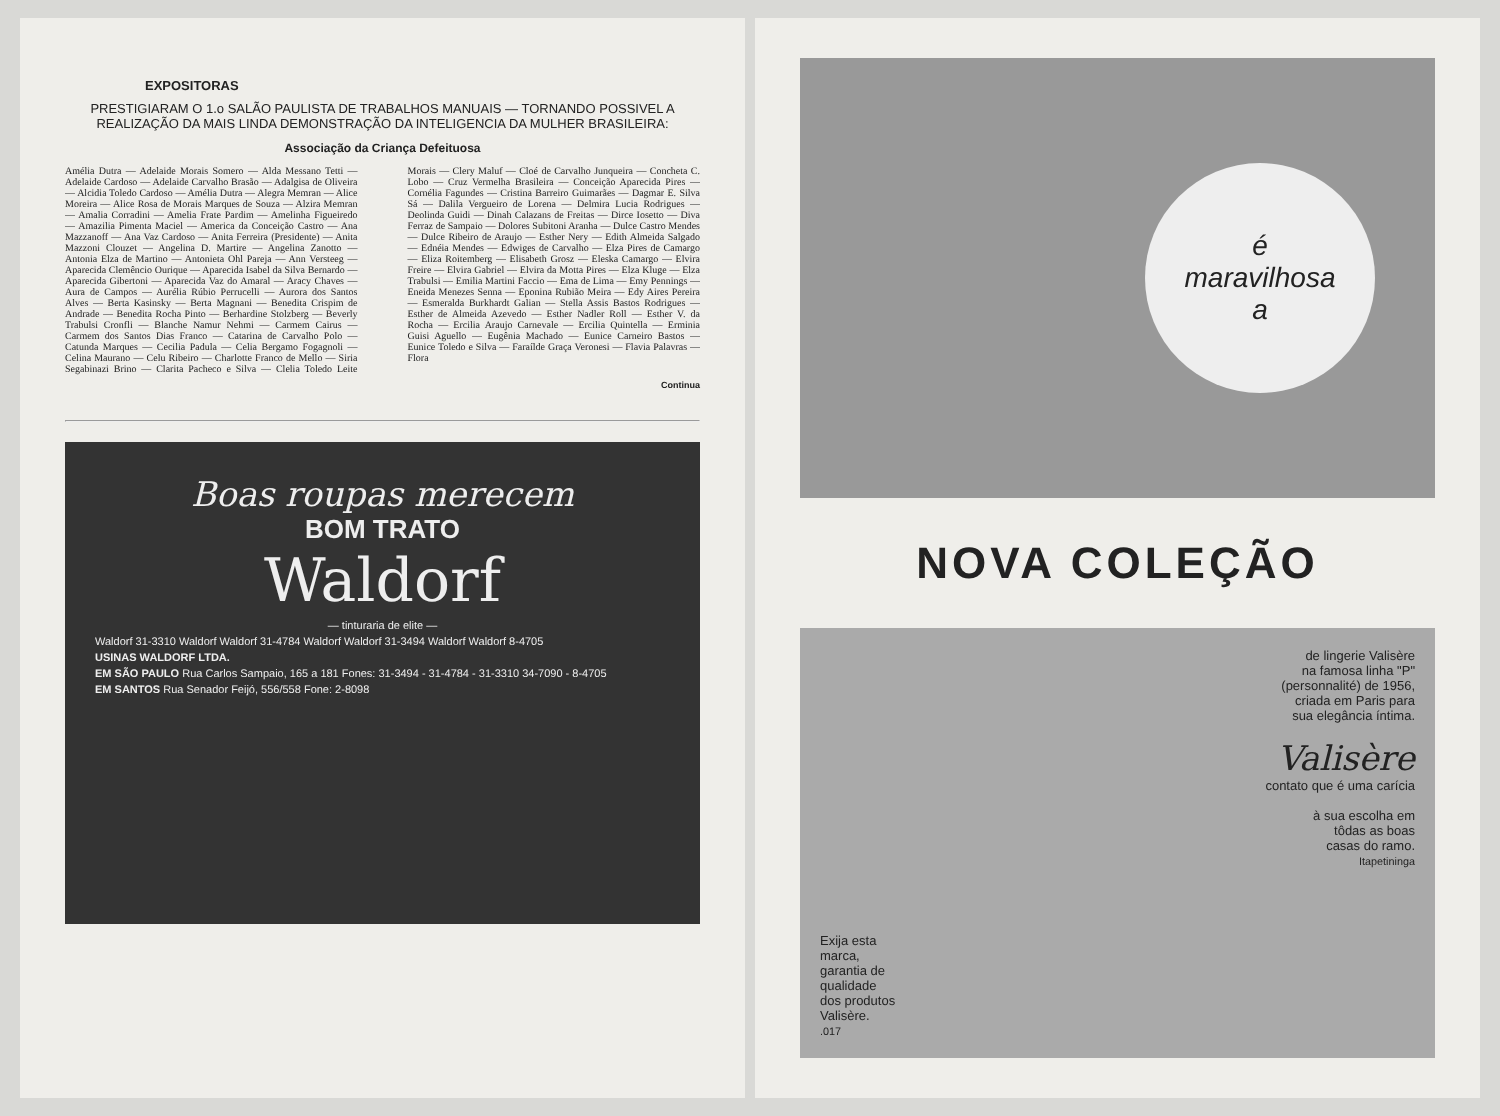EXPOSITORAS
PRESTIGIARAM O 1.o SALÃO PAULISTA DE TRABALHOS MANUAIS — TORNANDO POSSIVEL A REALIZAÇÃO DA MAIS LINDA DEMONSTRAÇÃO DA INTELIGENCIA DA MULHER BRASILEIRA:
Associação da Criança Defeituosa
Amélia Dutra — Adelaide Morais Somero — Alda Messano Tetti — Adelaide Cardoso — Adelaide Carvalho Brasão — Adalgisa de Oliveira — Alcidia Toledo Cardoso — Amélia Dutra — Alegra Memran — Alice Moreira — Alice Rosa de Morais Marques de Souza — Alzira Memran — Amalia Corradini — Amelia Frate Pardim — Amelinha Figueiredo — Amazilia Pimenta Maciel — America da Conceição Castro — Ana Mazzanoff — Ana Vaz Cardoso — Anita Ferreira (Presidente) — Anita Mazzoni Clouzet — Angelina D. Martire — Angelina Zanotto — Antonia Elza de Martino — Antonieta Ohl Pareja — Ann Versteeg — Aparecida Clemêncio Ourique — Aparecida Isabel da Silva Bernardo — Aparecida Gibertoni — Aparecida Vaz do Amaral — Aracy Chaves — Aura de Campos — Aurélia Rúbio Perrucelli — Aurora dos Santos Alves — Berta Kasinsky — Berta Magnani — Benedita Crispim de Andrade — Benedita Rocha Pinto — Berhardine Stolzberg — Beverly Trabulsi Cronfli — Blanche Namur Nehmi — Carmem Cairus — Carmem dos Santos Dias Franco — Catarina de Carvalho Polo — Catunda Marques — Cecilia Padula — Celia Bergamo Fogagnoli — Celina Maurano — Celu Ribeiro — Charlotte Franco de Mello — Siria Segabinazi Brino — Clarita Pacheco e Silva — Clelia Toledo Leite Morais — Clery Maluf — Cloé de Carvalho Junqueira — Concheta C. Lobo — Cruz Vermelha Brasileira — Conceição Aparecida Pires — Cornélia Fagundes — Cristina Barreiro Guimarães — Dagmar E. Silva Sá — Dalila Vergueiro de Lorena — Delmira Lucia Rodrigues — Deolinda Guidi — Dinah Calazans de Freitas — Dirce Iosetto — Diva Ferraz de Sampaio — Dolores Subitoni Aranha — Dulce Castro Mendes — Dulce Ribeiro de Araujo — Esther Nery — Edith Almeida Salgado — Ednéia Mendes — Edwiges de Carvalho — Elza Pires de Camargo — Eliza Roitemberg — Elisabeth Grosz — Eleska Camargo — Elvira Freire — Elvira Gabriel — Elvira da Motta Pires — Elza Kluge — Elza Trabulsi — Emilia Martini Faccio — Ema de Lima — Emy Pennings — Eneida Menezes Senna — Eponina Rubião Meira — Edy Aires Pereira — Esmeralda Burkhardt Galian — Stella Assis Bastos Rodrigues — Esther de Almeida Azevedo — Esther Nadler Roll — Esther V. da Rocha — Ercilia Araujo Carnevale — Ercilia Quintella — Erminia Guisi Aguello — Eugênia Machado — Eunice Carneiro Bastos — Eunice Toledo e Silva — Faraílde Graça Veronesi — Flavia Palavras — Flora
Continua
Boas roupas merecem
BOM TRATO
Waldorf
— tinturaria de elite —
Waldorf 31-3310 Waldorf Waldorf 31-4784 Waldorf Waldorf 31-3494 Waldorf Waldorf 8-4705
USINAS WALDORF LTDA.
EM SÃO PAULO Rua Carlos Sampaio, 165 a 181 Fones: 31-3494 - 31-4784 - 31-3310 34-7090 - 8-4705
EM SANTOS Rua Senador Feijó, 556/558 Fone: 2-8098
é
maravilhosa
a
NOVA COLEÇÃO
Exija esta
marca,
garantia de
qualidade
dos produtos
Valisère.
.017
de lingerie Valisère
na famosa linha "P"
(personnalité) de 1956,
criada em Paris para
sua elegância íntima.
Valisère
contato que é uma carícia
à sua escolha em
tôdas as boas
casas do ramo.
Itapetininga